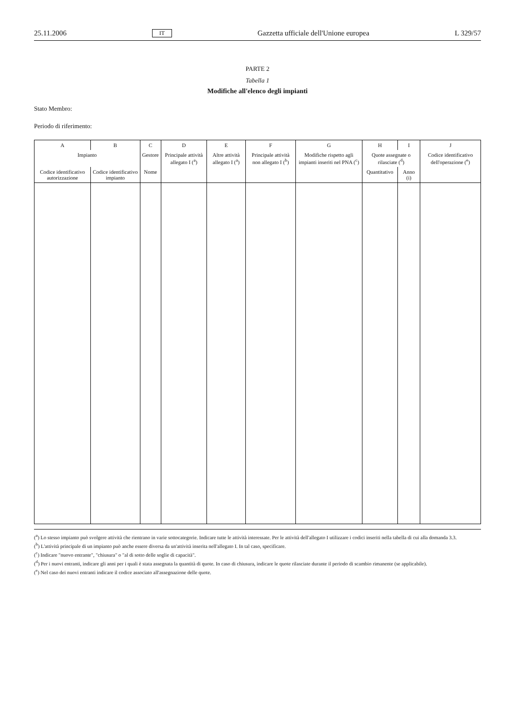25.11.2006 IT Gazzetta ufficiale dell'Unione europea L 329/57
PARTE 2
Tabella 1
Modifiche all'elenco degli impianti
Stato Membro:
Periodo di riferimento:
| A | B | C | D | E | F | G | H | I | J |
| --- | --- | --- | --- | --- | --- | --- | --- | --- | --- |
| Impianto | | Gestore | Principale attività allegato I (<sup>a</sup>) | Altre attività allegato I (<sup>a</sup>) | Principale attività non allegato I (<sup>b</sup>) | Modifiche rispetto agli impianti inseriti nel PNA (<sup>c</sup>) | Quote assegnate o rilasciate (<sup>d</sup>) | | Codice identificativo dell'operazione (<sup>e</sup>) |
| Codice identificativo autorizzazione | Codice identificativo impianto | Nome | | | | | Quantitativo | Anno (i) | |
(<sup>a</sup>) Lo stesso impianto può svolgere attività che rientrano in varie sottocategorie. Indicare tutte le attività interessate. Per le attività dell'allegato I utilizzare i codici inseriti nella tabella di cui alla domanda 3.3.
(<sup>b</sup>) L'attività principale di un impianto può anche essere diversa da un'attività inserita nell'allegato I. In tal caso, specificare.
(<sup>c</sup>) Indicare "nuovo entrante", "chiusura" o "al di sotto delle soglie di capacità".
(<sup>d</sup>) Per i nuovi entranti, indicare gli anni per i quali è stata assegnata la quantità di quote. In caso di chiusura, indicare le quote rilasciate durante il periodo di scambio rimanente (se applicabile).
(<sup>e</sup>) Nel caso dei nuovi entranti indicare il codice associato all'assegnazione delle quote.